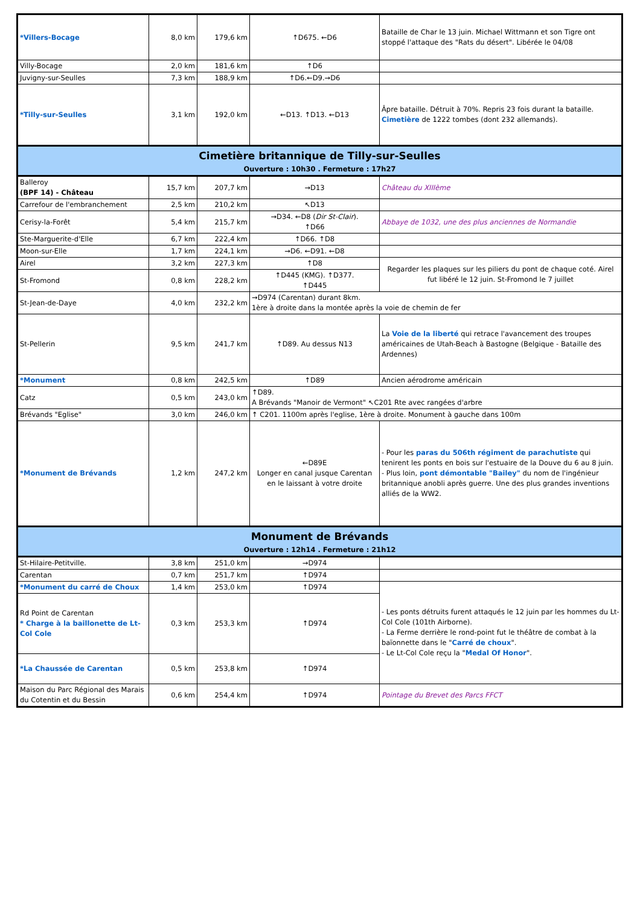| *Villers-Bocage | 8,0 km | 179,6 km | ↑D675. ←D6 | Bataille de Char le 13 juin. Michael Wittmann et son Tigre ont stoppé l'attaque des "Rats du désert". Libérée le 04/08 |
| Villy-Bocage | 2,0 km | 181,6 km | ↑D6 | |
| Juvigny-sur-Seulles | 7,3 km | 188,9 km | ↑D6.←D9.→D6 | |
| *Tilly-sur-Seulles | 3,1 km | 192,0 km | ←D13. ↑D13. ←D13 | Âpre bataille. Détruit à 70%. Repris 23 fois durant la bataille. Cimetière de 1222 tombes (dont 232 allemands). |
| Cimetière britannique de Tilly-sur-Seulles Ouverture : 10h30 . Fermeture : 17h27 | | | | |
| Balleroy (BPF 14) - Château | 15,7 km | 207,7 km | →D13 | Château du XIIIème |
| Carrefour de l'embranchement | 2,5 km | 210,2 km | ↖D13 | |
| Cerisy-la-Forêt | 5,4 km | 215,7 km | →D34. ←D8 ( Dir St-Clair ). ↑D66 | Abbaye de 1032, une des plus anciennes de Normandie |
| Ste-Marguerite-d'Elle | 6,7 km | 222,4 km | ↑D66. ↑D8 | |
| Moon-sur-Elle | 1,7 km | 224,1 km | →D6. ←D91. ←D8 | |
| Airel | 3,2 km | 227,3 km | ↑D8 | Regarder les plaques sur les piliers du pont de chaque coté. Airel fut libéré le 12 juin. St-Fromond le 7 juillet |
| St-Fromond | 0,8 km | 228,2 km | ↑D445 (KMG). ↑D377. ↑D445 | |
| St-Jean-de-Daye | 4,0 km | 232,2 km | →D974 (Carentan) durant 8km. 1ère à droite dans la montée après la voie de chemin de fer | |
| St-Pellerin | 9,5 km | 241,7 km | ↑D89. Au dessus N13 | La Voie de la liberté qui retrace l'avancement des troupes américaines de Utah-Beach à Bastogne (Belgique - Bataille des Ardennes) |
| *Monument | 0,8 km | 242,5 km | ↑D89 | Ancien aérodrome américain |
| Catz | 0,5 km | 243,0 km | ↑D89. A Brévands "Manoir de Vermont" ↖C201 Rte avec rangées d'arbre | |
| Brévands "Eglise" | 3,0 km | 246,0 km | ↑ C201. 1100m après l'eglise, 1ère à droite. Monument à gauche dans 100m | |
| *Monument de Brévands | 1,2 km | 247,2 km | ←D89E Longer en canal jusque Carentan en le laissant à votre droite | - Pour les paras du 506th régiment de parachutiste qui tenirent les ponts en bois sur l'estuaire de la Douve du 6 au 8 juin. - Plus loin, pont démontable "Bailey" du nom de l'ingénieur britannique anobli après guerre. Une des plus grandes inventions alliés de la WW2. |
| Monument de Brévands Ouverture : 12h14 . Fermeture : 21h12 | | | | |
| St-Hilaire-Petitville. | 3,8 km | 251,0 km | →D974 | |
| Carentan | 0,7 km | 251,7 km | ↑D974 | |
| *Monument du carré de Choux | 1,4 km | 253,0 km | ↑D974 | - Les ponts détruits furent attaqués le 12 juin par les hommes du Lt-Col Cole (101th Airborne). - La Ferme derrière le rond-point fut le théâtre de combat à la baïonnette dans le " Carré de choux ". - Le Lt-Col Cole reçu la " Medal Of Honor ". |
| Rd Point de Carentan * Charge à la baillonette de Lt-Col Cole | 0,3 km | 253,3 km | ↑D974 | |
| *La Chaussée de Carentan | 0,5 km | 253,8 km | ↑D974 | |
| Maison du Parc Régional des Marais du Cotentin et du Bessin | 0,6 km | 254,4 km | ↑D974 | Pointage du Brevet des Parcs FFCT |